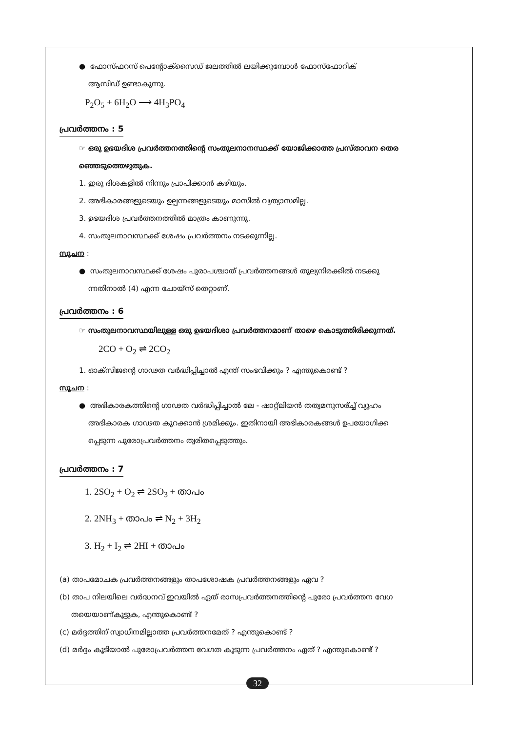● ഫോസ്ഫറസ് പെന്റോക്സൈഡ് ജലത്തിൽ ലയിക്കുമ്പോൾ ഫോസ്ഫോറിക്
ആസിഡ് ഉണ്ടാകുന്നു.
P<sub>2</sub>O<sub>5</sub> + 6H<sub>2</sub>O ⟶ 4H<sub>3</sub>PO<sub>4</sub>
പ്രവർത്തനം : 5
☞ ഒരു ഉഭയദിശ പ്രവർത്തനത്തിന്റെ സംതുലനാനസ്ഥക്ക് യോജിക്കാത്ത പ്രസ്താവന തെര
ഞ്ഞെടുത്തെഴുതുക.
1. ഇരു ദിശകളിൽ നിന്നും പ്രാപിക്കാൻ കഴിയും.
2. അഭികാരങ്ങളുടെയും ഉല്പന്നങ്ങളുടെയും മാസിൽ വ്യത്യാസമില്ല.
3. ഉഭയദിശ പ്രവർത്തനത്തിൽ മാത്രം കാണുന്നു.
4. സംതുലനാവസ്ഥക്ക് ശേഷം പ്രവർത്തനം നടക്കുന്നില്ല.
സൂചന :
● സംതുലനാവസ്ഥക്ക് ശേഷം പുരാപശ്ചാത് പ്രവർത്തനങ്ങൾ തുല്യനിരക്കിൽ നടക്കു
ന്നതിനാൽ (4) എന്ന ചോയ്സ് തെറ്റാണ്.
പ്രവർത്തനം : 6
☞ സംതുലനാവസ്ഥയിലുള്ള ഒരു ഉഭയദിശാ പ്രവർത്തനമാണ് താഴെ കൊടുത്തിരിക്കുന്നത്.
2CO + O<sub>2</sub> ⇌ 2CO<sub>2</sub>
1. ഓക്സിജന്റെ ഗാഢത വർദ്ധിപ്പിച്ചാൽ എന്ത് സംഭവിക്കും ? എന്തുകൊണ്ട് ?
സൂചന :
● അഭികാരകത്തിന്റെ ഗാഢത വർദ്ധിപ്പിച്ചാൽ ലേ - ഷാറ്റ്ലിയൻ തത്വമനുസര്ച്ച് വ്യൂഹം
അഭികാരക ഗാഢത കുറക്കാൻ ശ്രമിക്കും. ഇതിനായി അഭികാരകങ്ങൾ ഉപയോഗിക്ക
പ്പെടുന്ന പുരോപ്രവർത്തനം ത്വരിതപ്പെടുത്തും.
പ്രവർത്തനം : 7
1. 2SO<sub>2</sub> + O<sub>2</sub> ⇌ 2SO<sub>3</sub> + താപം
2. 2NH<sub>3</sub> + താപം ⇌ N<sub>2</sub> + 3H<sub>2</sub>
3. H<sub>2</sub> + I<sub>2</sub> ⇌ 2HI + താപം
(a) താപമോചക പ്രവർത്തനങ്ങളും താപശോഷക പ്രവർത്തനങ്ങളും ഏവ ?
(b) താപ നിലയിലെ വർദ്ധനവ് ഇവയിൽ ഏത് രാസപ്രവർത്തനത്തിന്റെ പുരോ പ്രവർത്തന വേഗ
തയെയാണ്കൂട്ടുക, എന്തുകൊണ്ട് ?
(c) മർദ്ദത്തിന് സ്വാധീനമില്ലാത്ത പ്രവർത്തനമേത് ? എന്തുകൊണ്ട് ?
(d) മർദ്ദം കൂടിയാൽ പുരോപ്രവർത്തന വേഗത കൂടുന്ന പ്രവർത്തനം ഏത് ? എന്തുകൊണ്ട് ?
32